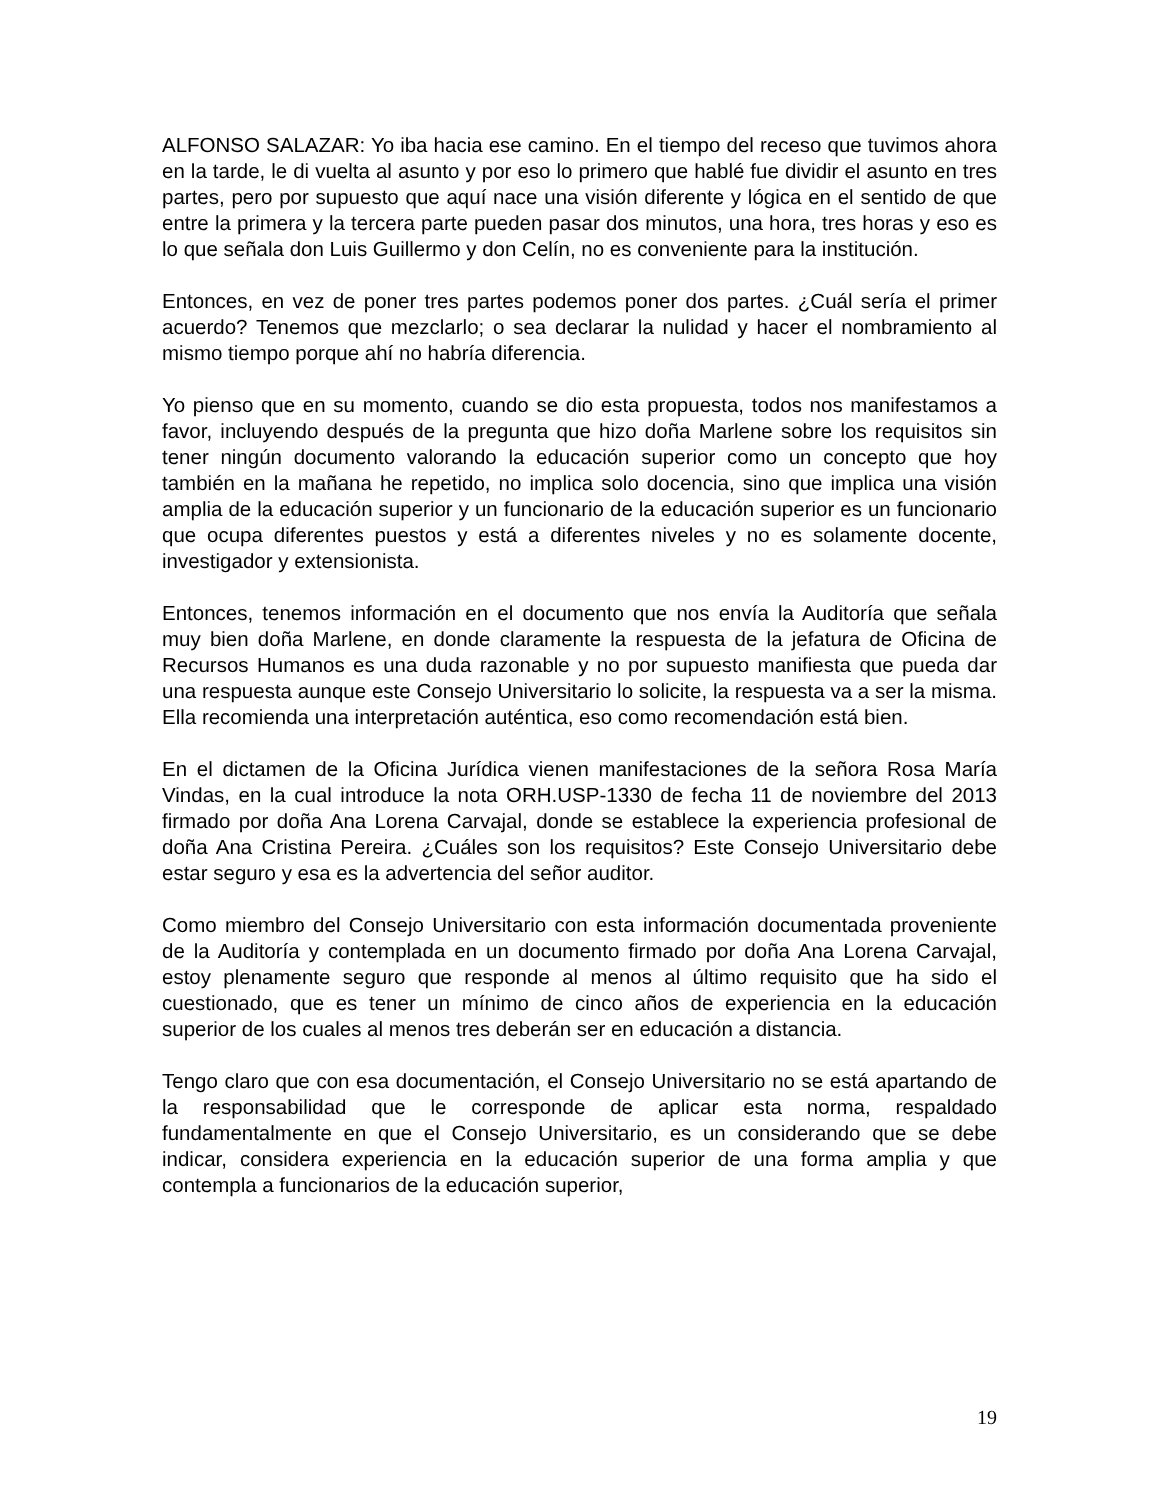ALFONSO SALAZAR: Yo iba hacia ese camino. En el tiempo del receso que tuvimos ahora en la tarde, le di vuelta al asunto y por eso lo primero que hablé fue dividir el asunto en tres partes, pero por supuesto que aquí nace una visión diferente y lógica en el sentido de que entre la primera y la tercera parte pueden pasar dos minutos, una hora, tres horas y eso es lo que señala don Luis Guillermo y don Celín, no es conveniente para la institución.
Entonces, en vez de poner tres partes podemos poner dos partes. ¿Cuál sería el primer acuerdo? Tenemos que mezclarlo; o sea declarar la nulidad y hacer el nombramiento al mismo tiempo porque ahí no habría diferencia.
Yo pienso que en su momento, cuando se dio esta propuesta, todos nos manifestamos a favor, incluyendo después de la pregunta que hizo doña Marlene sobre los requisitos sin tener ningún documento valorando la educación superior como un concepto que hoy también en la mañana he repetido, no implica solo docencia, sino que implica una visión amplia de la educación superior y un funcionario de la educación superior es un funcionario que ocupa diferentes puestos y está a diferentes niveles y no es solamente docente, investigador y extensionista.
Entonces, tenemos información en el documento que nos envía la Auditoría que señala muy bien doña Marlene, en donde claramente la respuesta de la jefatura de Oficina de Recursos Humanos es una duda razonable y no por supuesto manifiesta que pueda dar una respuesta aunque este Consejo Universitario lo solicite, la respuesta va a ser la misma. Ella recomienda una interpretación auténtica, eso como recomendación está bien.
En el dictamen de la Oficina Jurídica vienen manifestaciones de la señora Rosa María Vindas, en la cual introduce la nota ORH.USP-1330 de fecha 11 de noviembre del 2013 firmado por doña Ana Lorena Carvajal, donde se establece la experiencia profesional de doña Ana Cristina Pereira. ¿Cuáles son los requisitos? Este Consejo Universitario debe estar seguro y esa es la advertencia del señor auditor.
Como miembro del Consejo Universitario con esta información documentada proveniente de la Auditoría y contemplada en un documento firmado por doña Ana Lorena Carvajal, estoy plenamente seguro que responde al menos al último requisito que ha sido el cuestionado, que es tener un mínimo de cinco años de experiencia en la educación superior de los cuales al menos tres deberán ser en educación a distancia.
Tengo claro que con esa documentación, el Consejo Universitario no se está apartando de la responsabilidad que le corresponde de aplicar esta norma, respaldado fundamentalmente en que el Consejo Universitario, es un considerando que se debe indicar, considera experiencia en la educación superior de una forma amplia y que contempla a funcionarios de la educación superior,
19